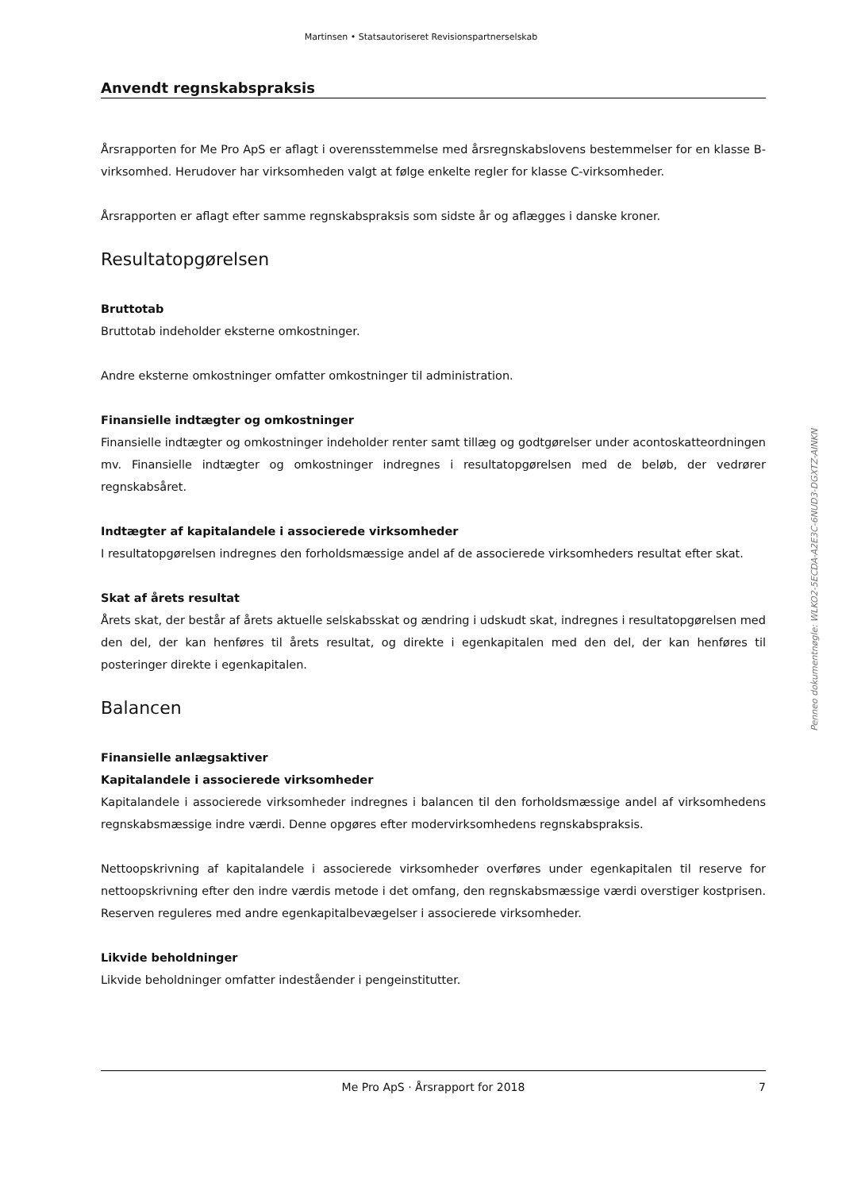Martinsen • Statsautoriseret Revisionspartnerselskab
Penneo dokumentnøgle: WLKO2-5ECDA-A2E3C-6NUD3-DGXTZ-AINKN
Anvendt regnskabspraksis
Årsrapporten for Me Pro ApS er aflagt i overensstemmelse med årsregnskabslovens bestemmelser for en klasse B-virksomhed. Herudover har virksomheden valgt at følge enkelte regler for klasse C-virksomheder.
Årsrapporten er aflagt efter samme regnskabspraksis som sidste år og aflægges i danske kroner.
Resultatopgørelsen
Bruttotab
Bruttotab indeholder eksterne omkostninger.
Andre eksterne omkostninger omfatter omkostninger til administration.
Finansielle indtægter og omkostninger
Finansielle indtægter og omkostninger indeholder renter samt tillæg og godtgørelser under acontoskatteordningen mv. Finansielle indtægter og omkostninger indregnes i resultatopgørelsen med de beløb, der vedrører regnskabsåret.
Indtægter af kapitalandele i associerede virksomheder
I resultatopgørelsen indregnes den forholdsmæssige andel af de associerede virksomheders resultat efter skat.
Skat af årets resultat
Årets skat, der består af årets aktuelle selskabsskat og ændring i udskudt skat, indregnes i resultatopgørelsen med den del, der kan henføres til årets resultat, og direkte i egenkapitalen med den del, der kan henføres til posteringer direkte i egenkapitalen.
Balancen
Finansielle anlægsaktiver
Kapitalandele i associerede virksomheder
Kapitalandele i associerede virksomheder indregnes i balancen til den forholdsmæssige andel af virksomhedens regnskabsmæssige indre værdi. Denne opgøres efter modervirksomhedens regnskabspraksis.
Nettoopskrivning af kapitalandele i associerede virksomheder overføres under egenkapitalen til reserve for nettoopskrivning efter den indre værdis metode i det omfang, den regnskabsmæssige værdi overstiger kostprisen. Reserven reguleres med andre egenkapitalbevægelser i associerede virksomheder.
Likvide beholdninger
Likvide beholdninger omfatter indeståender i pengeinstitutter.
Me Pro ApS · Årsrapport for 2018 7